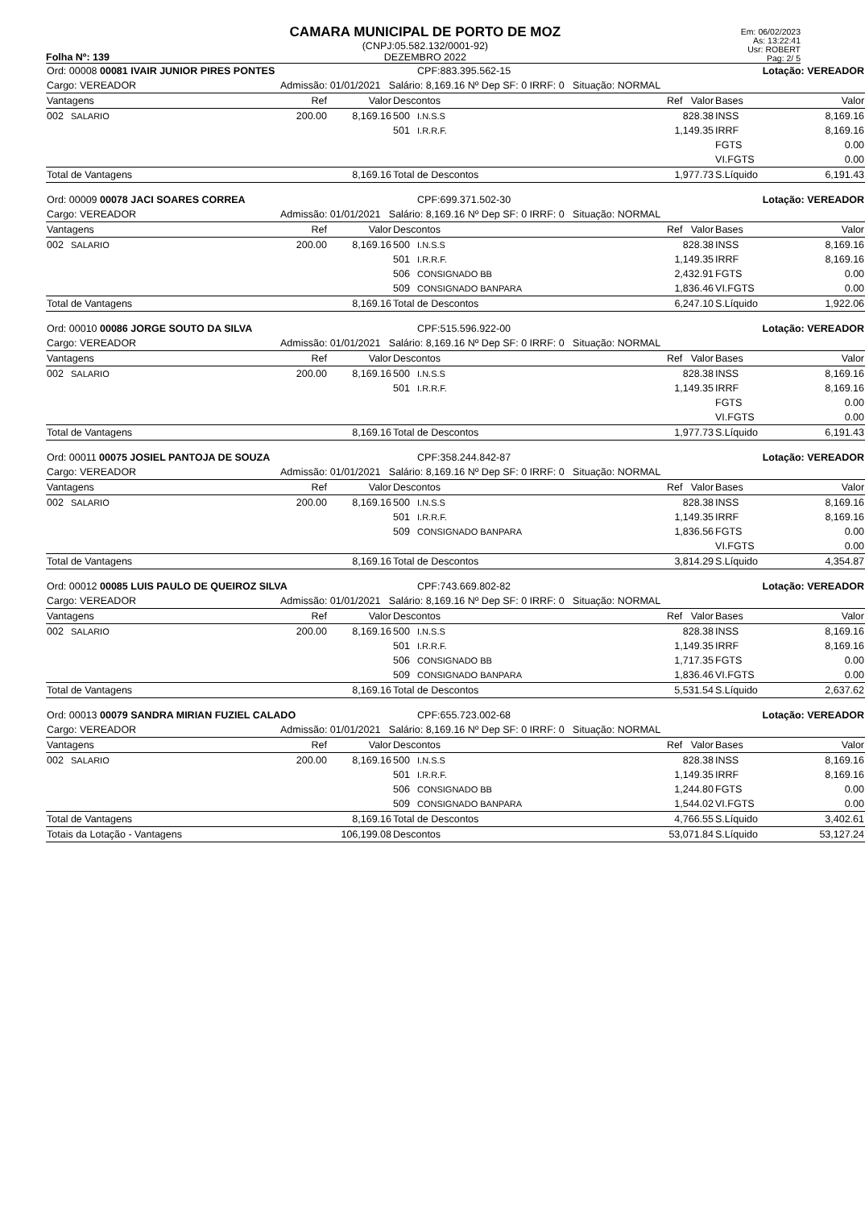Folha Nº: 139
CAMARA MUNICIPAL DE PORTO DE MOZ
(CNPJ:05.582.132/0001-92)
DEZEMBRO 2022
Em: 06/02/2023
As: 13:22:41
Usr: ROBERT
Pag: 2/ 5
| Ord: 00008 00081 IVAIR JUNIOR PIRES PONTES | | | | | CPF:883.395.562-15 | | Lotação: VEREADOR | |
| Cargo: VEREADOR | | Admissão: 01/01/2021 Salário: 8,169.16 Nº Dep SF: 0 IRRF: 0 Situação: NORMAL | | | | | | |
| Vantagens | | Ref | Valor | Descontos | | Ref Valor | Bases | Valor |
| 002 | SALARIO | 200.00 | 8,169.16 | 500 | I.N.S.S | 828.38 | INSS | 8,169.16 |
| | | | | 501 | I.R.R.F. | 1,149.35 | IRRF | 8,169.16 |
| | | | | | | | FGTS | 0.00 |
| | | | | | | | VI.FGTS | 0.00 |
| Total de Vantagens | | | 8,169.16 | Total de Descontos | | 1,977.73 | S.Líquido | 6,191.43 |
| Ord: 00009 00078 JACI SOARES CORREA | | | | | CPF:699.371.502-30 | | Lotação: VEREADOR | |
| Cargo: VEREADOR | | Admissão: 01/01/2021 Salário: 8,169.16 Nº Dep SF: 0 IRRF: 0 Situação: NORMAL | | | | | | |
| Vantagens | | Ref | Valor | Descontos | | Ref Valor | Bases | Valor |
| 002 | SALARIO | 200.00 | 8,169.16 | 500 | I.N.S.S | 828.38 | INSS | 8,169.16 |
| | | | | 501 | I.R.R.F. | 1,149.35 | IRRF | 8,169.16 |
| | | | | 506 | CONSIGNADO BB | 2,432.91 | FGTS | 0.00 |
| | | | | 509 | CONSIGNADO BANPARA | 1,836.46 | VI.FGTS | 0.00 |
| Total de Vantagens | | | 8,169.16 | Total de Descontos | | 6,247.10 | S.Líquido | 1,922.06 |
| Ord: 00010 00086 JORGE SOUTO DA SILVA | | | | | CPF:515.596.922-00 | | Lotação: VEREADOR | |
| Cargo: VEREADOR | | Admissão: 01/01/2021 Salário: 8,169.16 Nº Dep SF: 0 IRRF: 0 Situação: NORMAL | | | | | | |
| Vantagens | | Ref | Valor | Descontos | | Ref Valor | Bases | Valor |
| 002 | SALARIO | 200.00 | 8,169.16 | 500 | I.N.S.S | 828.38 | INSS | 8,169.16 |
| | | | | 501 | I.R.R.F. | 1,149.35 | IRRF | 8,169.16 |
| | | | | | | | FGTS | 0.00 |
| | | | | | | | VI.FGTS | 0.00 |
| Total de Vantagens | | | 8,169.16 | Total de Descontos | | 1,977.73 | S.Líquido | 6,191.43 |
| Ord: 00011 00075 JOSIEL PANTOJA DE SOUZA | | | | | CPF:358.244.842-87 | | Lotação: VEREADOR | |
| Cargo: VEREADOR | | Admissão: 01/01/2021 Salário: 8,169.16 Nº Dep SF: 0 IRRF: 0 Situação: NORMAL | | | | | | |
| Vantagens | | Ref | Valor | Descontos | | Ref Valor | Bases | Valor |
| 002 | SALARIO | 200.00 | 8,169.16 | 500 | I.N.S.S | 828.38 | INSS | 8,169.16 |
| | | | | 501 | I.R.R.F. | 1,149.35 | IRRF | 8,169.16 |
| | | | | 509 | CONSIGNADO BANPARA | 1,836.56 | FGTS | 0.00 |
| | | | | | | | VI.FGTS | 0.00 |
| Total de Vantagens | | | 8,169.16 | Total de Descontos | | 3,814.29 | S.Líquido | 4,354.87 |
| Ord: 00012 00085 LUIS PAULO DE QUEIROZ SILVA | | | | | CPF:743.669.802-82 | | Lotação: VEREADOR | |
| Cargo: VEREADOR | | Admissão: 01/01/2021 Salário: 8,169.16 Nº Dep SF: 0 IRRF: 0 Situação: NORMAL | | | | | | |
| Vantagens | | Ref | Valor | Descontos | | Ref Valor | Bases | Valor |
| 002 | SALARIO | 200.00 | 8,169.16 | 500 | I.N.S.S | 828.38 | INSS | 8,169.16 |
| | | | | 501 | I.R.R.F. | 1,149.35 | IRRF | 8,169.16 |
| | | | | 506 | CONSIGNADO BB | 1,717.35 | FGTS | 0.00 |
| | | | | 509 | CONSIGNADO BANPARA | 1,836.46 | VI.FGTS | 0.00 |
| Total de Vantagens | | | 8,169.16 | Total de Descontos | | 5,531.54 | S.Líquido | 2,637.62 |
| Ord: 00013 00079 SANDRA MIRIAN FUZIEL CALADO | | | | | CPF:655.723.002-68 | | Lotação: VEREADOR | |
| Cargo: VEREADOR | | Admissão: 01/01/2021 Salário: 8,169.16 Nº Dep SF: 0 IRRF: 0 Situação: NORMAL | | | | | | |
| Vantagens | | Ref | Valor | Descontos | | Ref Valor | Bases | Valor |
| 002 | SALARIO | 200.00 | 8,169.16 | 500 | I.N.S.S | 828.38 | INSS | 8,169.16 |
| | | | | 501 | I.R.R.F. | 1,149.35 | IRRF | 8,169.16 |
| | | | | 506 | CONSIGNADO BB | 1,244.80 | FGTS | 0.00 |
| | | | | 509 | CONSIGNADO BANPARA | 1,544.02 | VI.FGTS | 0.00 |
| Total de Vantagens | | | 8,169.16 | Total de Descontos | | 4,766.55 | S.Líquido | 3,402.61 |
| Totais da Lotação - Vantagens | | | 106,199.08 | Descontos | | 53,071.84 | S.Líquido | 53,127.24 |